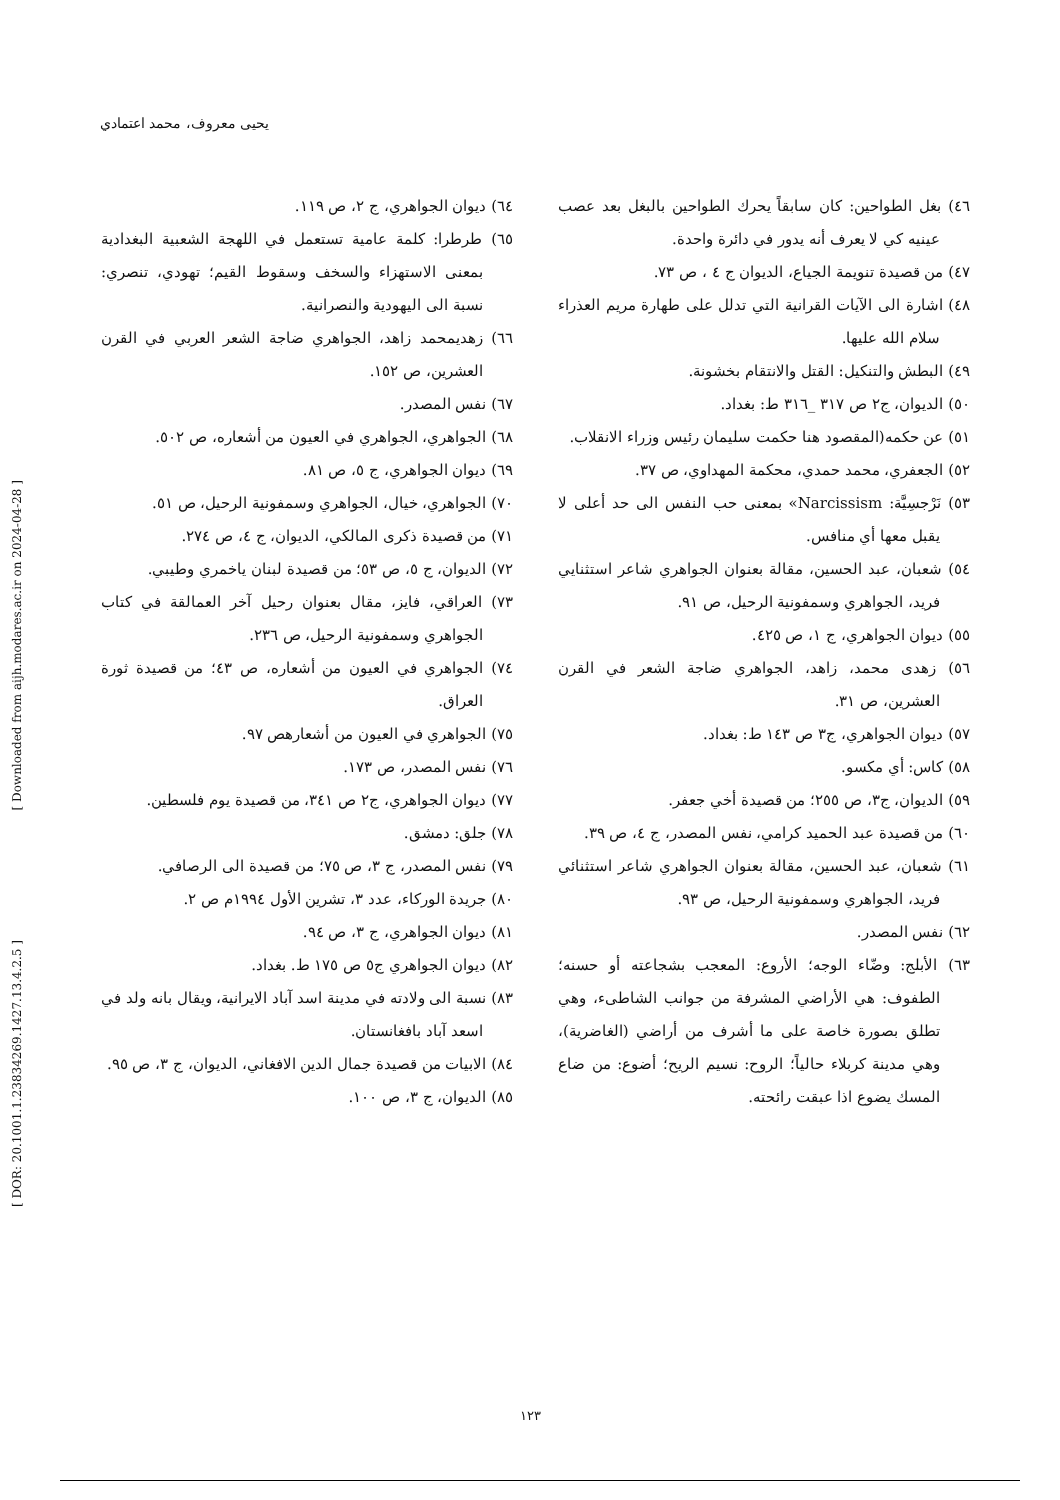يحيى معروف، محمد اعتمادي
٤٦) بغل الطواحين: كان سابقاً يحرك الطواحين بالبغل بعد عصب عينيه كي لا يعرف أنه يدور في دائرة واحدة.
٤٧) من قصيدة تنويمة الجياع، الديوان ج ٤ ، ص ٧٣.
٤٨) اشارة الى الآيات القرانية التي تدلل على طهارة مريم العذراء سلام الله عليها.
٤٩) البطش والتنكيل: القتل والانتقام بخشونة.
٥٠) الديوان، ج٢ ص ٣١٧ _٣١٦ ط: بغداد.
٥١) عن حكمه(المقصود هنا حكمت سليمان رئيس وزراء الانقلاب.
٥٢) الجعفري، محمد حمدي، محكمة المهداوي، ص ٣٧.
٥٣) نَرْجسِيَّة: Narcissism» بمعنى حب النفس الى حد أعلى لا يقبل معها أي منافس.
٥٤) شعبان، عبد الحسين، مقالة بعنوان الجواهري شاعر استثنايي فريد، الجواهري وسمفونية الرحيل، ص ٩١.
٥٥) ديوان الجواهري، ج ١، ص ٤٢٥.
٥٦) زهدى محمد، زاهد، الجواهري ضاجة الشعر في القرن العشرين، ص ٣١.
٥٧) ديوان الجواهري، ج٣ ص ١٤٣ ط: بغداد.
٥٨) كاس: أي مكسو.
٥٩) الديوان، ج٣، ص ٢٥٥؛ من قصيدة أخي جعفر.
٦٠) من قصيدة عبد الحميد كرامي، نفس المصدر، ج ٤، ص ٣٩.
٦١) شعبان، عبد الحسين، مقالة بعنوان الجواهري شاعر استثنائي فريد، الجواهري وسمفونية الرحيل، ص ٩٣.
٦٢) نفس المصدر.
٦٣) الأبلج: وضّاء الوجه؛ الأروع: المعجب بشجاعته أو حسنه؛ الطفوف: هي الأراضي المشرفة من جوانب الشاطىء، وهي تطلق بصورة خاصة على ما أشرف من أراضي (الغاضرية)، وهي مدينة كربلاء حالياً؛ الروح: نسيم الريح؛ أضوع: من ضاع المسك يضوع اذا عبقت رائحته.
٦٤) ديوان الجواهري، ج ٢، ص ١١٩.
٦٥) طرطرا: كلمة عامية تستعمل في اللهجة الشعبية البغدادية بمعنى الاستهزاء والسخف وسقوط القيم؛ تهودي، تنصري: نسبة الى اليهودية والنصرانية.
٦٦) زهديمحمد زاهد، الجواهري ضاجة الشعر العربي في القرن العشرين، ص ١٥٢.
٦٧) نفس المصدر.
٦٨) الجواهري، الجواهري في العيون من أشعاره، ص ٥٠٢.
٦٩) ديوان الجواهري، ج ٥، ص ٨١.
٧٠) الجواهري، خيال، الجواهري وسمفونية الرحيل، ص ٥١.
٧١) من قصيدة ذكرى المالكي، الديوان، ج ٤، ص ٢٧٤.
٧٢) الديوان، ج ٥، ص ٥٣؛ من قصيدة لبنان ياخمري وطيبي.
٧٣) العراقي، فايز، مقال بعنوان رحيل آخر العمالقة في كتاب الجواهري وسمفونية الرحيل، ص ٢٣٦.
٧٤) الجواهري في العيون من أشعاره، ص ٤٣؛ من قصيدة ثورة العراق.
٧٥) الجواهري في العيون من أشعارهص ٩٧.
٧٦) نفس المصدر، ص ١٧٣.
٧٧) ديوان الجواهري، ج٢ ص ٣٤١، من قصيدة يوم فلسطين.
٧٨) جلق: دمشق.
٧٩) نفس المصدر، ج ٣، ص ٧٥؛ من قصيدة الى الرصافي.
٨٠) جريدة الوركاء، عدد ٣، تشرين الأول ١٩٩٤م ص ٢.
٨١) ديوان الجواهري، ج ٣، ص ٩٤.
٨٢) ديوان الجواهري ج٥ ص ١٧٥ ط. بغداد.
٨٣) نسبة الى ولادته في مدينة اسد آباد الايرانية، ويقال بانه ولد في اسعد آباد بافغانستان.
٨٤) الابيات من قصيدة جمال الدين الافغاني، الديوان، ج ٣، ص ٩٥.
٨٥) الديوان، ج ٣، ص ١٠٠.
[ Downloaded from aijh.modares.ac.ir on 2024-04-28 ]
[ DOR: 20.1001.1.23834269.1427.13.4.2.5 ]
١٢٣